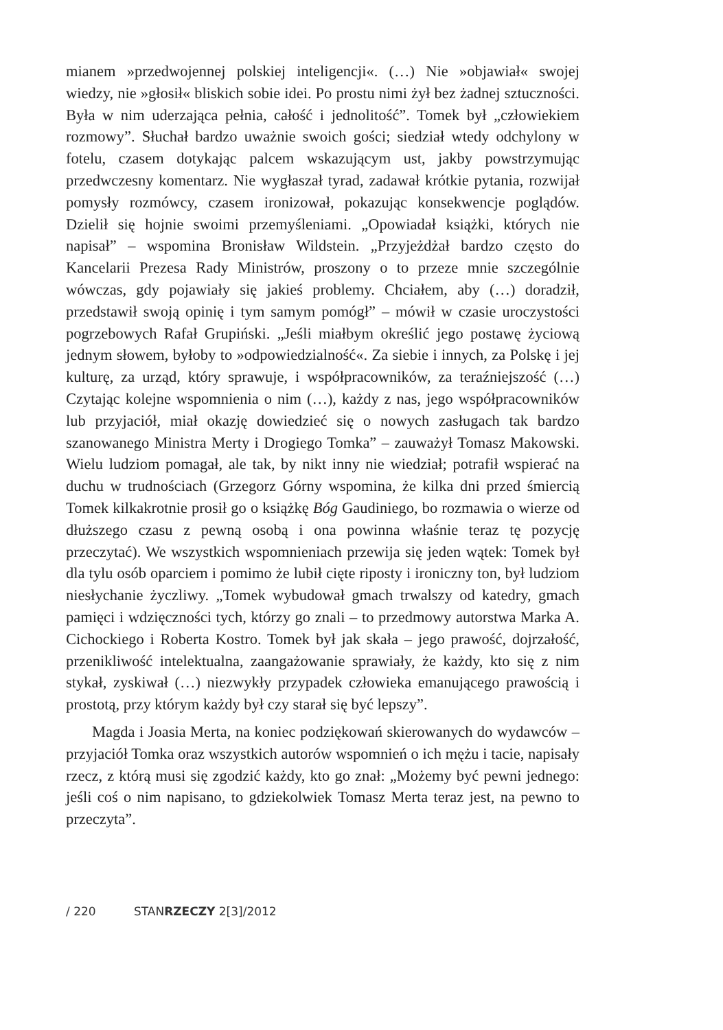mianem »przedwojennej polskiej inteligencji«. (…) Nie »objawiał« swojej wiedzy, nie »głosił« bliskich sobie idei. Po prostu nimi żył bez żadnej sztuczności. Była w nim uderzająca pełnia, całość i jednolitość”. Tomek był „człowiekiem rozmowy”. Słuchał bardzo uważnie swoich gości; siedział wtedy odchylony w fotelu, czasem dotykając palcem wskazującym ust, jakby powstrzymując przedwczesny komentarz. Nie wygłaszał tyrad, zadawał krótkie pytania, rozwijał pomysły rozmówcy, czasem ironizował, pokazując konsekwencje poglądów. Dzielił się hojnie swoimi przemyśleniami. „Opowiadał książki, których nie napisał” – wspomina Bronisław Wildstein. „Przyjeżdżał bardzo często do Kancelarii Prezesa Rady Ministrów, proszony o to przeze mnie szczególnie wówczas, gdy pojawiały się jakieś problemy. Chciałem, aby (…) doradził, przedstawił swoją opinię i tym samym pomógł” – mówił w czasie uroczystości pogrzebowych Rafał Grupiński. „Jeśli miałbym określić jego postawę życiową jednym słowem, byłoby to »odpowiedzialność«. Za siebie i innych, za Polskę i jej kulturę, za urząd, który sprawuje, i współpracowników, za teraźniejszość (…) Czytając kolejne wspomnienia o nim (…), każdy z nas, jego współpracowników lub przyjaciół, miał okazję dowiedzieć się o nowych zasługach tak bardzo szanowanego Ministra Merty i Drogiego Tomka” – zauważył Tomasz Makowski. Wielu ludziom pomagał, ale tak, by nikt inny nie wiedział; potrafił wspierać na duchu w trudnościach (Grzegorz Górny wspomina, że kilka dni przed śmiercią Tomek kilkakrotnie prosił go o książkę Bóg Gaudiniego, bo rozmawia o wierze od dłuższego czasu z pewną osobą i ona powinna właśnie teraz tę pozycję przeczytać). We wszystkich wspomnieniach przewija się jeden wątek: Tomek był dla tylu osób oparciem i pomimo że lubił cięte riposty i ironiczny ton, był ludziom niesłychanie życzliwy. „Tomek wybudował gmach trwalszy od katedry, gmach pamięci i wdzięczności tych, którzy go znali – to przedmowy autorstwa Marka A. Cichockiego i Roberta Kostro. Tomek był jak skała – jego prawość, dojrzałość, przenikliwość intelektualna, zaangażowanie sprawiały, że każdy, kto się z nim stykał, zyskiwał (…) niezwykły przypadek człowieka emanującego prawością i prostotą, przy którym każdy był czy starał się być lepszy”.
Magda i Joasia Merta, na koniec podziękowań skierowanych do wydawców – przyjaciół Tomka oraz wszystkich autorów wspomnień o ich mężu i tacie, napisały rzecz, z którą musi się zgodzić każdy, kto go znał: „Możemy być pewni jednego: jeśli coś o nim napisano, to gdziekolwiek Tomasz Merta teraz jest, na pewno to przeczyta”.
/ 220 STANRZECZY 2[3]/2012